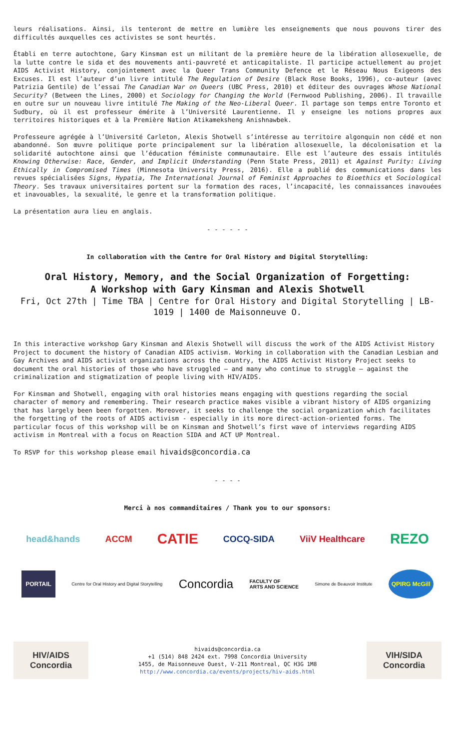leurs réalisations. Ainsi, ils tenteront de mettre en lumière les enseignements que nous pouvons tirer des difficultés auxquelles ces activistes se sont heurtés.
Établi en terre autochtone, Gary Kinsman est un militant de la première heure de la libération allosexuelle, de la lutte contre le sida et des mouvements anti-pauvreté et anticapitaliste. Il participe actuellement au projet AIDS Activist History, conjointement avec la Queer Trans Community Defence et le Réseau Nous Exigeons des Excuses. Il est l’auteur d’un livre intitulé The Regulation of Desire (Black Rose Books, 1996), co-auteur (avec Patrizia Gentile) de l’essai The Canadian War on Queers (UBC Press, 2010) et éditeur des ouvrages Whose National Security? (Between the Lines, 2000) et Sociology for Changing the World (Fernwood Publishing, 2006). Il travaille en outre sur un nouveau livre intitulé The Making of the Neo-Liberal Queer. Il partage son temps entre Toronto et Sudbury, où il est professeur émérite à l’Université Laurentienne. Il y enseigne les notions propres aux territoires historiques et à la Première Nation Atikameksheng Anishnawbek.
Professeure agrégée à l’Université Carleton, Alexis Shotwell s’intéresse au territoire algonquin non cédé et non abandonné. Son œuvre politique porte principalement sur la libération allosexuelle, la décolonisation et la solidarité autochtone ainsi que l’éducation féministe communautaire. Elle est l’auteure des essais intitulés Knowing Otherwise: Race, Gender, and Implicit Understanding (Penn State Press, 2011) et Against Purity: Living Ethically in Compromised Times (Minnesota University Press, 2016). Elle a publié des communications dans les revues spécialisées Signs, Hypatia, The International Journal of Feminist Approaches to Bioethics et Sociological Theory. Ses travaux universitaires portent sur la formation des races, l’incapacité, les connaissances inavouées et inavouables, la sexualité, le genre et la transformation politique.
La présentation aura lieu en anglais.
- - - - - -
In collaboration with the Centre for Oral History and Digital Storytelling:
Oral History, Memory, and the Social Organization of Forgetting:
A Workshop with Gary Kinsman and Alexis Shotwell
Fri, Oct 27th | Time TBA | Centre for Oral History and Digital Storytelling | LB-1019 | 1400 de Maisonneuve O.
In this interactive workshop Gary Kinsman and Alexis Shotwell will discuss the work of the AIDS Activist History Project to document the history of Canadian AIDS activism. Working in collaboration with the Canadian Lesbian and Gay Archives and AIDS activist organizations across the country, the AIDS Activist History Project seeks to document the oral histories of those who have struggled — and many who continue to struggle — against the criminalization and stigmatization of people living with HIV/AIDS.
For Kinsman and Shotwell, engaging with oral histories means engaging with questions regarding the social character of memory and remembering. Their research practice makes visible a vibrant history of AIDS organizing that has largely been been forgotten. Moreover, it seeks to challenge the social organization which facilitates the forgetting of the roots of AIDS activism - especially in its more direct-action-oriented forms. The particular focus of this workshop will be on Kinsman and Shotwell’s first wave of interviews regarding AIDS activism in Montreal with a focus on Reaction SIDA and ACT UP Montreal.
To RSVP for this workshop please email hivaids@concordia.ca
- - - -
Merci à nos commanditaires / Thank you to our sponsors:
head&hands ACCM CATIE COCQ-SIDA ViiV Healthcare REZO
PORTAIL Centre for Oral History and Digital Storytelling Concordia FACULTY OF
ARTS AND SCIENCE Simone de Beauvoir Institute QPIRG McGill
HIV/AIDS
Concordia
hivaids@concordia.ca
+1 (514) 848 2424 ext. 7998 Concordia University
1455, de Maisonneuve Ouest, V-211 Montreal, QC H3G 1M8
http://www.concordia.ca/events/projects/hiv-aids.html
VIH/SIDA
Concordia